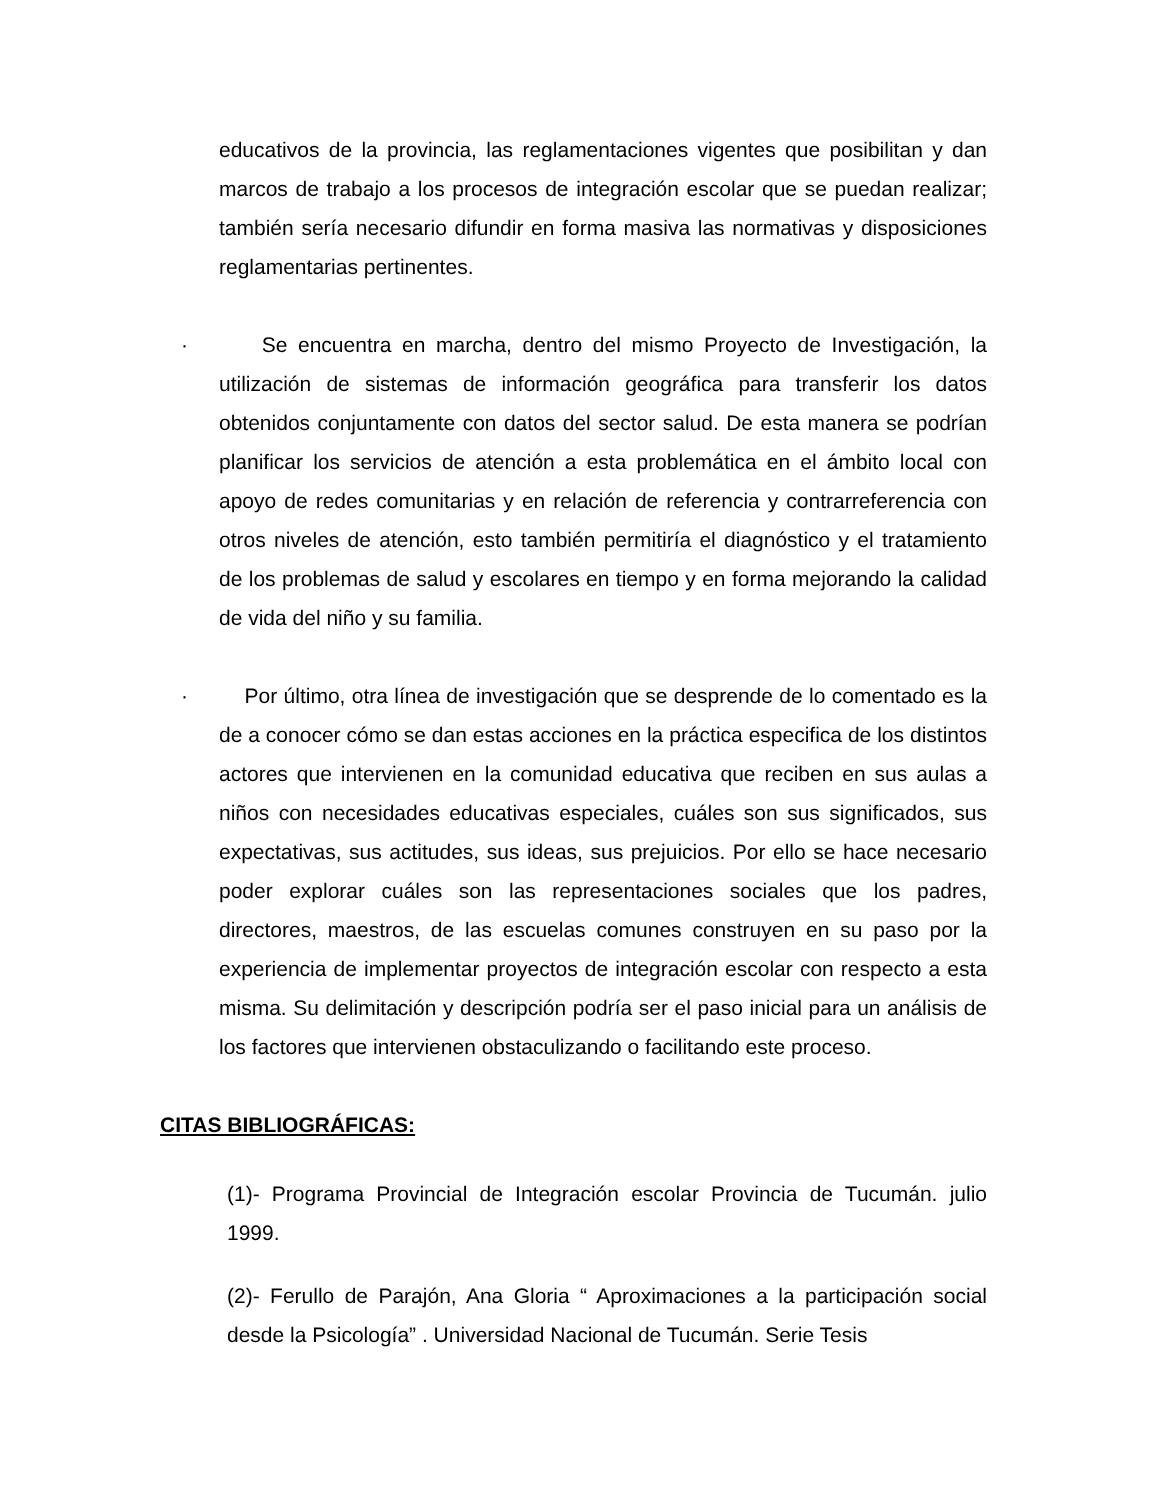educativos de la provincia, las reglamentaciones vigentes que posibilitan y dan marcos de trabajo a los procesos de integración escolar que se puedan realizar; también sería necesario difundir en forma masiva las normativas y disposiciones reglamentarias pertinentes.
· Se encuentra en marcha, dentro del mismo Proyecto de Investigación, la utilización de sistemas de información geográfica para transferir los datos obtenidos conjuntamente con datos del sector salud. De esta manera se podrían planificar los servicios de atención a esta problemática en el ámbito local con apoyo de redes comunitarias y en relación de referencia y contrarreferencia con otros niveles de atención, esto también permitiría el diagnóstico y el tratamiento de los problemas de salud y escolares en tiempo y en forma mejorando la calidad de vida del niño y su familia.
· Por último, otra línea de investigación que se desprende de lo comentado es la de a conocer cómo se dan estas acciones en la práctica especifica de los distintos actores que intervienen en la comunidad educativa que reciben en sus aulas a niños con necesidades educativas especiales, cuáles son sus significados, sus expectativas, sus actitudes, sus ideas, sus prejuicios. Por ello se hace necesario poder explorar cuáles son las representaciones sociales que los padres, directores, maestros, de las escuelas comunes construyen en su paso por la experiencia de implementar proyectos de integración escolar con respecto a esta misma. Su delimitación y descripción podría ser el paso inicial para un análisis de los factores que intervienen obstaculizando o facilitando este proceso.
CITAS BIBLIOGRÁFICAS:
(1)- Programa Provincial de Integración escolar Provincia de Tucumán. julio 1999.
(2)- Ferullo de Parajón, Ana Gloria “ Aproximaciones a la participación social desde la Psicología” . Universidad Nacional de Tucumán. Serie Tesis